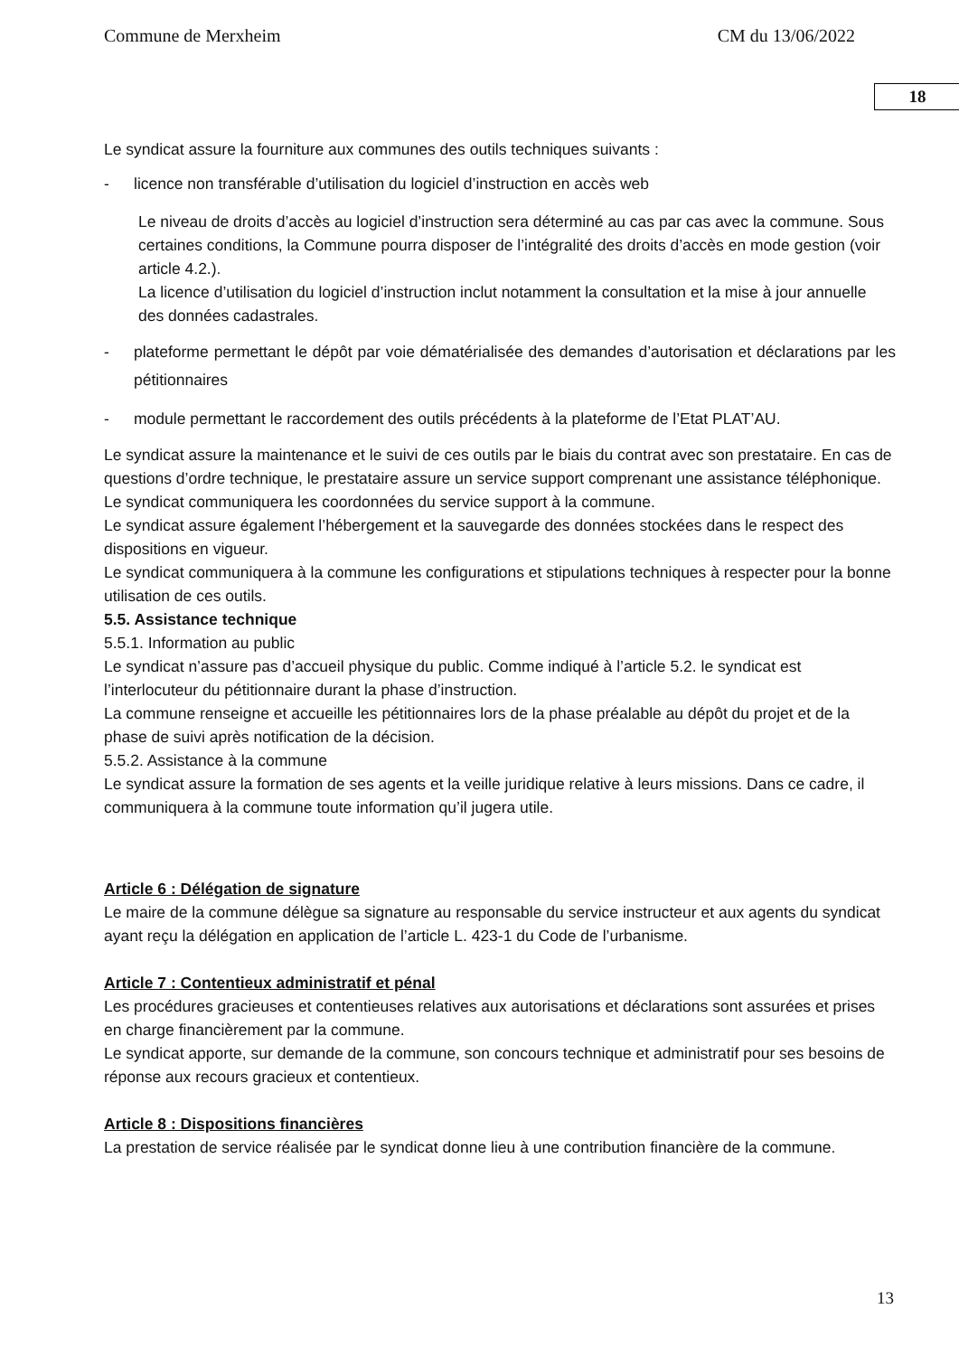Commune de Merxheim CM du 13/06/2022
18
Le syndicat assure la fourniture aux communes des outils techniques suivants :
- licence non transférable d’utilisation du logiciel d’instruction en accès web
Le niveau de droits d’accès au logiciel d’instruction sera déterminé au cas par cas avec la commune. Sous certaines conditions, la Commune pourra disposer de l’intégralité des droits d’accès en mode gestion (voir article 4.2.).
La licence d’utilisation du logiciel d’instruction inclut notamment la consultation et la mise à jour annuelle des données cadastrales.
- plateforme permettant le dépôt par voie dématérialisée des demandes d’autorisation et déclarations par les pétitionnaires
- module permettant le raccordement des outils précédents à la plateforme de l’Etat PLAT’AU.
Le syndicat assure la maintenance et le suivi de ces outils par le biais du contrat avec son prestataire. En cas de questions d’ordre technique, le prestataire assure un service support comprenant une assistance téléphonique. Le syndicat communiquera les coordonnées du service support à la commune.
Le syndicat assure également l’hébergement et la sauvegarde des données stockées dans le respect des dispositions en vigueur.
Le syndicat communiquera à la commune les configurations et stipulations techniques à respecter pour la bonne utilisation de ces outils.
5.5. Assistance technique
5.5.1. Information au public
Le syndicat n’assure pas d’accueil physique du public. Comme indiqué à l’article 5.2. le syndicat est l’interlocuteur du pétitionnaire durant la phase d’instruction.
La commune renseigne et accueille les pétitionnaires lors de la phase préalable au dépôt du projet et de la phase de suivi après notification de la décision.
5.5.2. Assistance à la commune
Le syndicat assure la formation de ses agents et la veille juridique relative à leurs missions. Dans ce cadre, il communiquera à la commune toute information qu’il jugera utile.
Article 6 : Délégation de signature
Le maire de la commune délègue sa signature au responsable du service instructeur et aux agents du syndicat ayant reçu la délégation en application de l’article L. 423-1 du Code de l’urbanisme.
Article 7 : Contentieux administratif et pénal
Les procédures gracieuses et contentieuses relatives aux autorisations et déclarations sont assurées et prises en charge financièrement par la commune.
Le syndicat apporte, sur demande de la commune, son concours technique et administratif pour ses besoins de réponse aux recours gracieux et contentieux.
Article 8 : Dispositions financières
La prestation de service réalisée par le syndicat donne lieu à une contribution financière de la commune.
13